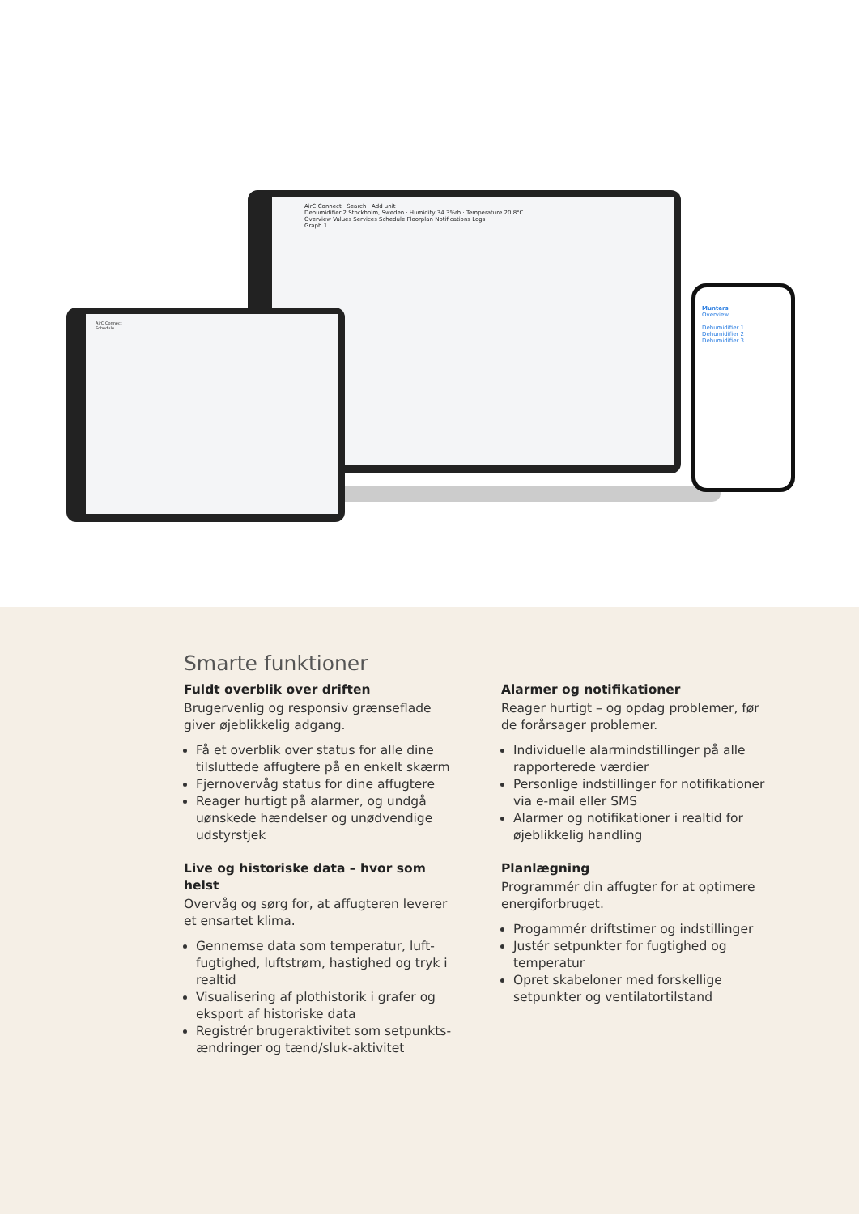AirC Connect Search Add unit
Dehumidifier 2 Stockholm, Sweden · Humidity 34.3%rh · Temperature 20.8°C
Overview Values Services Schedule Floorplan Notifications Logs
Graph 1
AirC Connect
Schedule
Munters
Overview
Dehumidifier 1
Dehumidifier 2
Dehumidifier 3
Smarte funktioner
Fuldt overblik over driften
Brugervenlig og responsiv grænseflade giver øjeblikkelig adgang.
Få et overblik over status for alle dine tilsluttede affugtere på en enkelt skærm
Fjernovervåg status for dine affugtere
Reager hurtigt på alarmer, og undgå uønskede hændelser og unødvendige udstyrstjek
Live og historiske data – hvor som helst
Overvåg og sørg for, at affugteren leverer et ensartet klima.
Gennemse data som temperatur, luft­fugtighed, luftstrøm, hastighed og tryk i realtid
Visualisering af plothistorik i grafer og eksport af historiske data
Registrér brugeraktivitet som setpunkts­ændringer og tænd/sluk-aktivitet
Alarmer og notifikationer
Reager hurtigt – og opdag problemer, før de forårsager problemer.
Individuelle alarmindstillinger på alle rapporterede værdier
Personlige indstillinger for notifikationer via e-mail eller SMS
Alarmer og notifikationer i realtid for øjeblikkelig handling
Planlægning
Programmér din affugter for at optimere energiforbruget.
Progammér driftstimer og indstillinger
Justér setpunkter for fugtighed og temperatur
Opret skabeloner med forskellige setpunkter og ventilatortilstand